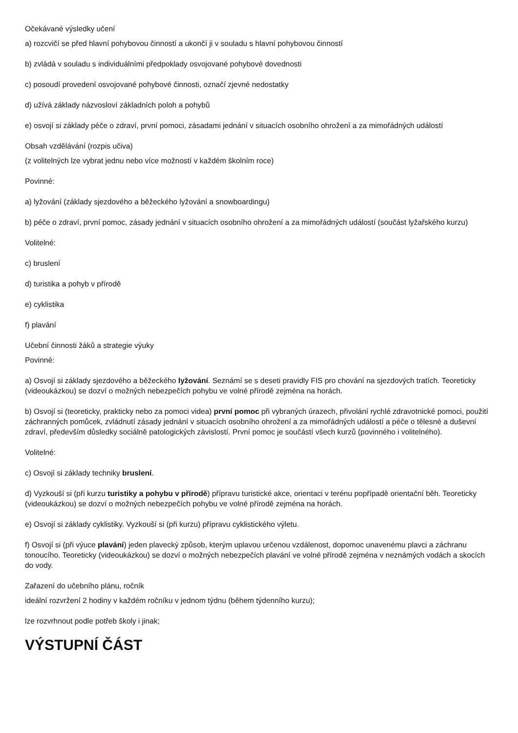Očekávané výsledky učení
a) rozcvičí se před hlavní pohybovou činností a ukončí ji v souladu s hlavní pohybovou činností
b) zvládá v souladu s individuálními předpoklady osvojované pohybové dovednosti
c) posoudí provedení osvojované pohybové činnosti, označí zjevné nedostatky
d) užívá základy názvosloví základních poloh a pohybů
e) osvojí si základy péče o zdraví, první pomoci, zásadami jednání v situacích osobního ohrožení a za mimořádných událostí
Obsah vzdělávání (rozpis učiva)
(z volitelných lze vybrat jednu nebo více možností v každém školním roce)
Povinné:
a) lyžování (základy sjezdového a běžeckého lyžování a snowboardingu)
b) péče o zdraví, první pomoc, zásady jednání v situacích osobního ohrožení a za mimořádných událostí (součást lyžařského kurzu)
Volitelné:
c) bruslení
d) turistika a pohyb v přírodě
e) cyklistika
f) plavání
Učební činnosti žáků a strategie výuky
Povinné:
a) Osvojí si základy sjezdového a běžeckého lyžování. Seznámí se s deseti pravidly FIS pro chování na sjezdových tratích. Teoreticky (videoukázkou) se dozví o možných nebezpečích pohybu ve volné přírodě zejména na horách.
b) Osvojí si (teoreticky, prakticky nebo za pomoci videa) první pomoc při vybraných úrazech, přivolání rychlé zdravotnické pomoci, použití záchranných pomůcek, zvládnutí zásady jednání v situacích osobního ohrožení a za mimořádných událostí a péče o tělesné a duševní zdraví, především důsledky sociálně patologických závislostí. První pomoc je součástí všech kurzů (povinného i volitelného).
Volitelné:
c) Osvojí si základy techniky bruslení.
d) Vyzkouší si (při kurzu turistiky a pohybu v přírodě) přípravu turistické akce, orientaci v terénu popřípadě orientační běh. Teoreticky (videoukázkou) se dozví o možných nebezpečích pohybu ve volné přírodě zejména na horách.
e) Osvojí si základy cyklistiky. Vyzkouší si (při kurzu) přípravu cyklistického výletu.
f) Osvojí si (při výuce plavání) jeden plavecký způsob, kterým uplavou určenou vzdálenost, dopomoc unavenému plavci a záchranu tonoucího. Teoreticky (videoukázkou) se dozví o možných nebezpečích plavání ve volné přírodě zejména v neznámých vodách a skocích do vody.
Zařazení do učebního plánu, ročník
ideální rozvržení 2 hodiny v každém ročníku v jednom týdnu (během týdenního kurzu);
lze rozvrhnout podle potřeb školy i jinak;
VÝSTUPNÍ ČÁST